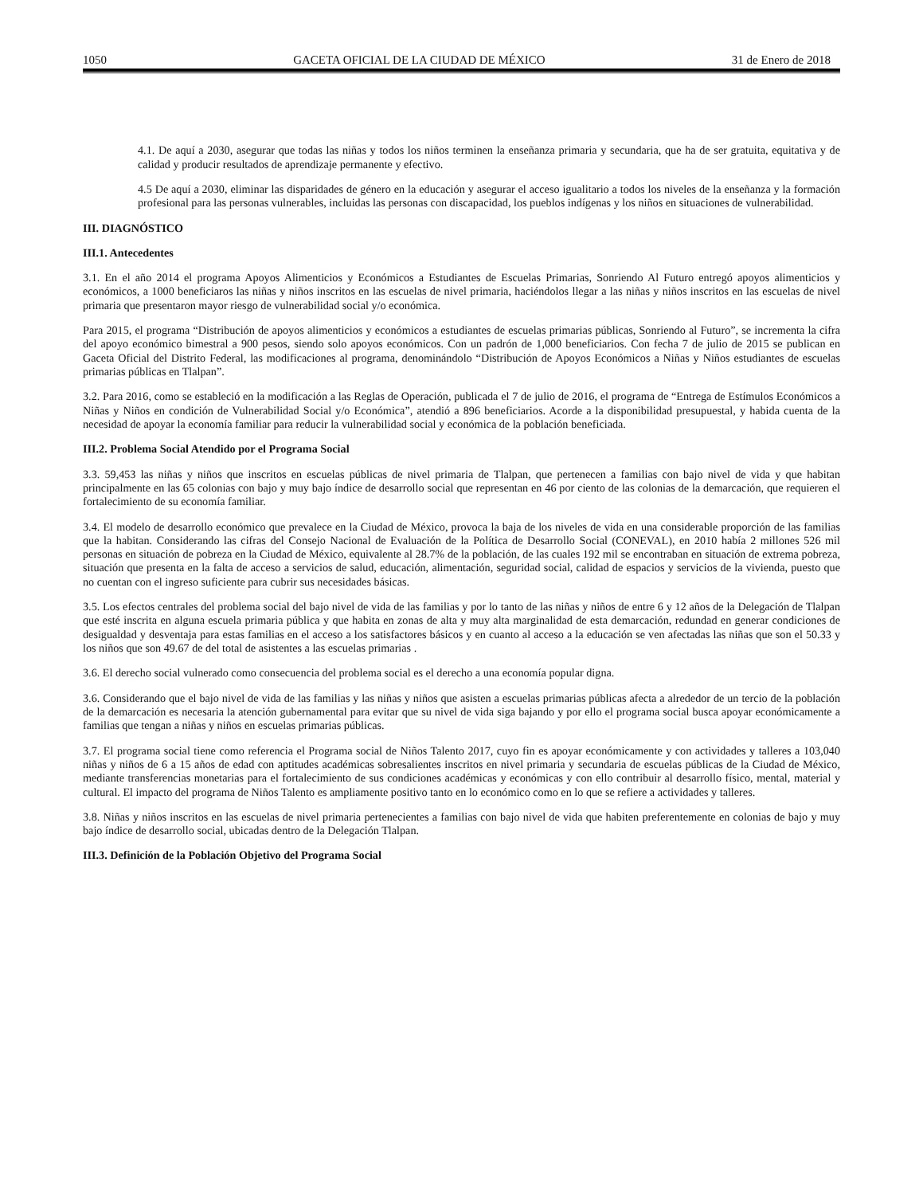1050 GACETA OFICIAL DE LA CIUDAD DE MÉXICO 31 de Enero de 2018
4.1. De aquí a 2030, asegurar que todas las niñas y todos los niños terminen la enseñanza primaria y secundaria, que ha de ser gratuita, equitativa y de calidad y producir resultados de aprendizaje permanente y efectivo.
4.5 De aquí a 2030, eliminar las disparidades de género en la educación y asegurar el acceso igualitario a todos los niveles de la enseñanza y la formación profesional para las personas vulnerables, incluidas las personas con discapacidad, los pueblos indígenas y los niños en situaciones de vulnerabilidad.
III. DIAGNÓSTICO
III.1. Antecedentes
3.1. En el año 2014 el programa Apoyos Alimenticios y Económicos a Estudiantes de Escuelas Primarias, Sonriendo Al Futuro entregó apoyos alimenticios y económicos, a 1000 beneficiaros las niñas y niños inscritos en las escuelas de nivel primaria, haciéndolos llegar a las niñas y niños inscritos en las escuelas de nivel primaria que presentaron mayor riesgo de vulnerabilidad social y/o económica.
Para 2015, el programa “Distribución de apoyos alimenticios y económicos a estudiantes de escuelas primarias públicas, Sonriendo al Futuro”, se incrementa la cifra del apoyo económico bimestral a 900 pesos, siendo solo apoyos económicos. Con un padrón de 1,000 beneficiarios. Con fecha 7 de julio de 2015 se publican en Gaceta Oficial del Distrito Federal, las modificaciones al programa, denominándolo “Distribución de Apoyos Económicos a Niñas y Niños estudiantes de escuelas primarias públicas en Tlalpan”.
3.2. Para 2016, como se estableció en la modificación a las Reglas de Operación, publicada el 7 de julio de 2016, el programa de “Entrega de Estímulos Económicos a Niñas y Niños en condición de Vulnerabilidad Social y/o Económica”, atendió a 896 beneficiarios. Acorde a la disponibilidad presupuestal, y habida cuenta de la necesidad de apoyar la economía familiar para reducir la vulnerabilidad social y económica de la población beneficiada.
III.2. Problema Social Atendido por el Programa Social
3.3. 59,453 las niñas y niños que inscritos en escuelas públicas de nivel primaria de Tlalpan, que pertenecen a familias con bajo nivel de vida y que habitan principalmente en las 65 colonias con bajo y muy bajo índice de desarrollo social que representan en 46 por ciento de las colonias de la demarcación, que requieren el fortalecimiento de su economía familiar.
3.4. El modelo de desarrollo económico que prevalece en la Ciudad de México, provoca la baja de los niveles de vida en una considerable proporción de las familias que la habitan. Considerando las cifras del Consejo Nacional de Evaluación de la Política de Desarrollo Social (CONEVAL), en 2010 había 2 millones 526 mil personas en situación de pobreza en la Ciudad de México, equivalente al 28.7% de la población, de las cuales 192 mil se encontraban en situación de extrema pobreza, situación que presenta en la falta de acceso a servicios de salud, educación, alimentación, seguridad social, calidad de espacios y servicios de la vivienda, puesto que no cuentan con el ingreso suficiente para cubrir sus necesidades básicas.
3.5. Los efectos centrales del problema social del bajo nivel de vida de las familias y por lo tanto de las niñas y niños de entre 6 y 12 años de la Delegación de Tlalpan que esté inscrita en alguna escuela primaria pública y que habita en zonas de alta y muy alta marginalidad de esta demarcación, redundad en generar condiciones de desigualdad y desventaja para estas familias en el acceso a los satisfactores básicos y en cuanto al acceso a la educación se ven afectadas las niñas que son el 50.33 y los niños que son 49.67 de del total de asistentes a las escuelas primarias .
3.6. El derecho social vulnerado como consecuencia del problema social es el derecho a una economía popular digna.
3.6. Considerando que el bajo nivel de vida de las familias y las niñas y niños que asisten a escuelas primarias públicas afecta a alrededor de un tercio de la población de la demarcación es necesaria la atención gubernamental para evitar que su nivel de vida siga bajando y por ello el programa social busca apoyar económicamente a familias que tengan a niñas y niños en escuelas primarias públicas.
3.7. El programa social tiene como referencia el Programa social de Niños Talento 2017, cuyo fin es apoyar económicamente y con actividades y talleres a 103,040 niñas y niños de 6 a 15 años de edad con aptitudes académicas sobresalientes inscritos en nivel primaria y secundaria de escuelas públicas de la Ciudad de México, mediante transferencias monetarias para el fortalecimiento de sus condiciones académicas y económicas y con ello contribuir al desarrollo físico, mental, material y cultural. El impacto del programa de Niños Talento es ampliamente positivo tanto en lo económico como en lo que se refiere a actividades y talleres.
3.8. Niñas y niños inscritos en las escuelas de nivel primaria pertenecientes a familias con bajo nivel de vida que habiten preferentemente en colonias de bajo y muy bajo índice de desarrollo social, ubicadas dentro de la Delegación Tlalpan.
III.3. Definición de la Población Objetivo del Programa Social